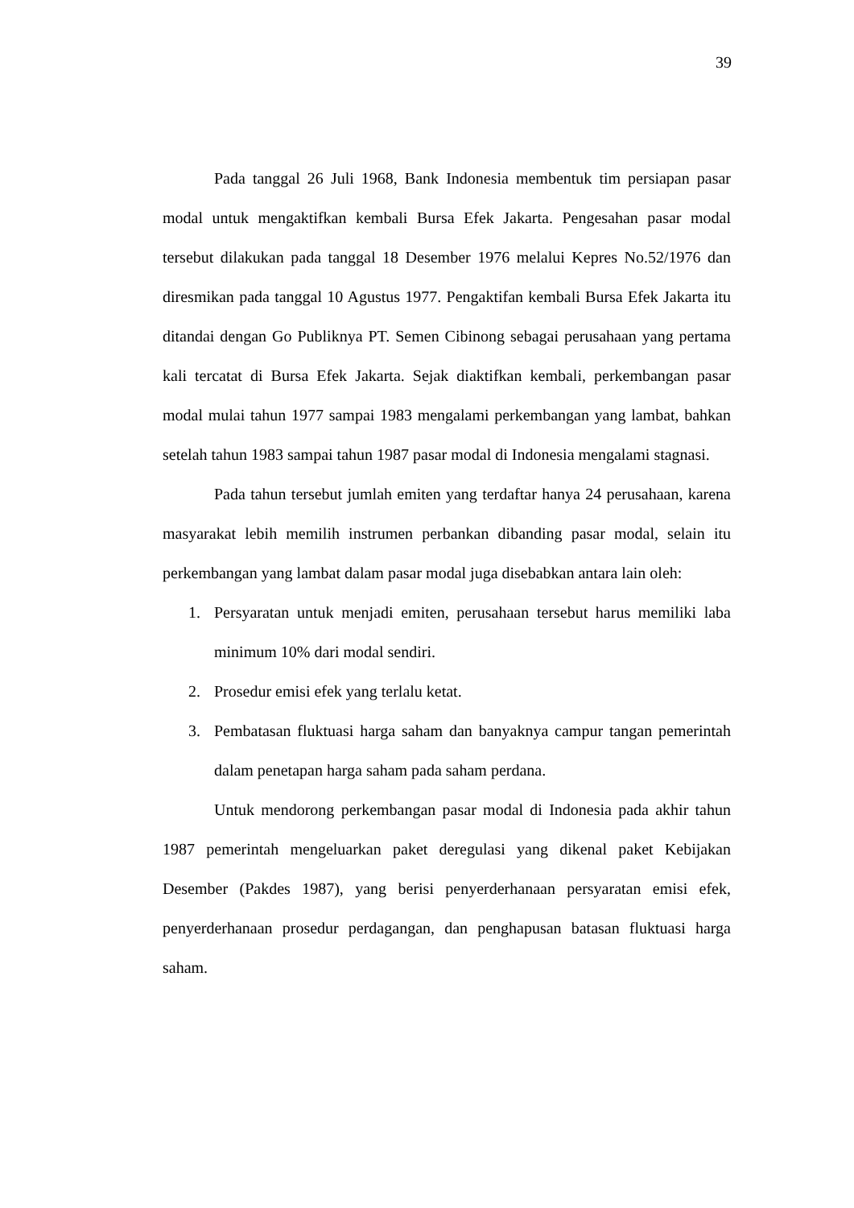39
Pada tanggal 26 Juli 1968, Bank Indonesia membentuk tim persiapan pasar modal untuk mengaktifkan kembali Bursa Efek Jakarta. Pengesahan pasar modal tersebut dilakukan pada tanggal 18 Desember 1976 melalui Kepres No.52/1976 dan diresmikan pada tanggal 10 Agustus 1977. Pengaktifan kembali Bursa Efek Jakarta itu ditandai dengan Go Publiknya PT. Semen Cibinong sebagai perusahaan yang pertama kali tercatat di Bursa Efek Jakarta. Sejak diaktifkan kembali, perkembangan pasar modal mulai tahun 1977 sampai 1983 mengalami perkembangan yang lambat, bahkan setelah tahun 1983 sampai tahun 1987 pasar modal di Indonesia mengalami stagnasi.
Pada tahun tersebut jumlah emiten yang terdaftar hanya 24 perusahaan, karena masyarakat lebih memilih instrumen perbankan dibanding pasar modal, selain itu perkembangan yang lambat dalam pasar modal juga disebabkan antara lain oleh:
1. Persyaratan untuk menjadi emiten, perusahaan tersebut harus memiliki laba minimum 10% dari modal sendiri.
2. Prosedur emisi efek yang terlalu ketat.
3. Pembatasan fluktuasi harga saham dan banyaknya campur tangan pemerintah dalam penetapan harga saham pada saham perdana.
Untuk mendorong perkembangan pasar modal di Indonesia pada akhir tahun 1987 pemerintah mengeluarkan paket deregulasi yang dikenal paket Kebijakan Desember (Pakdes 1987), yang berisi penyerderhanaan persyaratan emisi efek, penyerderhanaan prosedur perdagangan, dan penghapusan batasan fluktuasi harga saham.